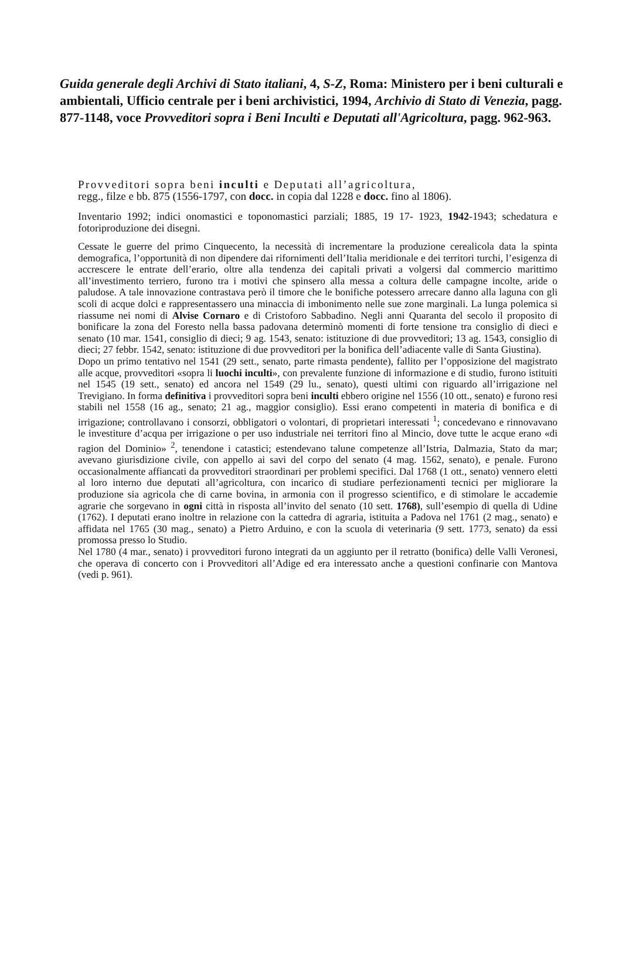Guida generale degli Archivi di Stato italiani, 4, S-Z, Roma: Ministero per i beni culturali e ambientali, Ufficio centrale per i beni archivistici, 1994, Archivio di Stato di Venezia, pagg. 877-1148, voce Provveditori sopra i Beni Inculti e Deputati all'Agricoltura, pagg. 962-963.
Provveditori sopra beni inculti e Deputati all’agricoltura,
regg., filze e bb. 875 (1556-1797, con docc. in copia dal 1228 e docc. fino al 1806).
Inventario 1992; indici onomastici e toponomastici parziali; 1885, 19 17- 1923, 1942-1943; schedatura e fotoriproduzione dei disegni.
Cessate le guerre del primo Cinquecento, la necessità di incrementare la produzione cerealicola data la spinta demografica, l’opportunità di non dipendere dai rifornimenti dell’Italia meridionale e dei territori turchi, l’esigenza di accrescere le entrate dell’erario, oltre alla tendenza dei capitali privati a volgersi dal commercio marittimo all’investimento terriero, furono tra i motivi che spinsero alla messa a coltura delle campagne incolte, aride o paludose. A tale innovazione contrastava però il timore che le bonifiche potessero arrecare danno alla laguna con gli scoli di acque dolci e rappresentassero una minaccia di imbonimento nelle sue zone marginali. La lunga polemica si riassume nei nomi di Alvise Cornaro e di Cristoforo Sabbadino. Negli anni Quaranta del secolo il proposito di bonificare la zona del Foresto nella bassa padovana determinò momenti di forte tensione tra consiglio di dieci e senato (10 mar. 1541, consiglio di dieci; 9 ag. 1543, senato: istituzione di due provveditori; 13 ag. 1543, consiglio di dieci; 27 febbr. 1542, senato: istituzione di due provveditori per la bonifica dell’adiacente valle di Santa Giustina).
Dopo un primo tentativo nel 1541 (29 sett., senato, parte rimasta pendente), fallito per l’opposizione del magistrato alle acque, provveditori «sopra li luochi inculti», con prevalente funzione di informazione e di studio, furono istituiti nel 1545 (19 sett., senato) ed ancora nel 1549 (29 lu., senato), questi ultimi con riguardo all’irrigazione nel Trevigiano. In forma definitiva i provveditori sopra beni inculti ebbero origine nel 1556 (10 ott., senato) e furono resi stabili nel 1558 (16 ag., senato; 21 ag., maggior consiglio). Essi erano competenti in materia di bonifica e di irrigazione; controllavano i consorzi, obbligatori o volontari, di proprietari interessati <sup>1</sup>; concedevano e rinnovavano le investiture d’acqua per irrigazione o per uso industriale nei territori fino al Mincio, dove tutte le acque erano «di ragion del Dominio» <sup>2</sup>, tenendone i catastici; estendevano talune competenze all’Istria, Dalmazia, Stato da mar; avevano giurisdizione civile, con appello ai savi del corpo del senato (4 mag. 1562, senato), e penale. Furono occasionalmente affiancati da provveditori straordinari per problemi specifici. Dal 1768 (1 ott., senato) vennero eletti al loro interno due deputati all’agricoltura, con incarico di studiare perfezionamenti tecnici per migliorare la produzione sia agricola che di carne bovina, in armonia con il progresso scientifico, e di stimolare le accademie agrarie che sorgevano in ogni città in risposta all’invito del senato (10 sett. 1768), sull’esempio di quella di Udine (1762). I deputati erano inoltre in relazione con la cattedra di agraria, istituita a Padova nel 1761 (2 mag., senato) e affidata nel 1765 (30 mag., senato) a Pietro Arduino, e con la scuola di veterinaria (9 sett. 1773, senato) da essi promossa presso lo Studio.
Nel 1780 (4 mar., senato) i provveditori furono integrati da un aggiunto per il retratto (bonifica) delle Valli Veronesi, che operava di concerto con i Provveditori all’Adige ed era interessato anche a questioni confinarie con Mantova (vedi p. 961).